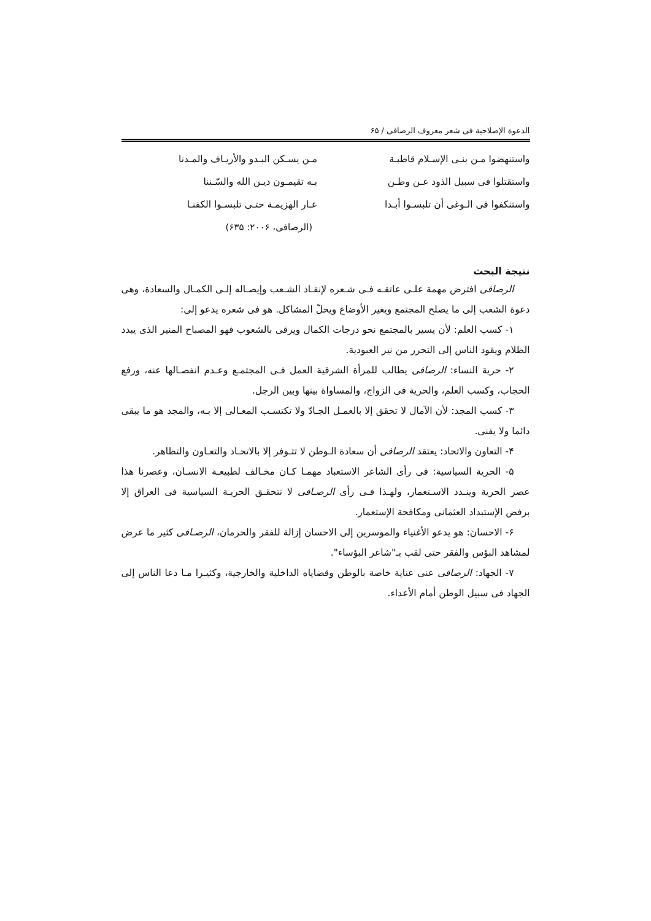الدعوة الإصلاحية فی شعر معروف الرصافی / ۶۵
واستنهضوا مـن بنـی الإسـلام قاطبـة
واستقتلوا فی سبیل الذود عـن وطـن
واستنکفوا فی الـوغی أن تلبسـوا أبـدا
مـن یسـکن البـدو والأریـاف والمـدنا
بـه تقیمـون دیـن الله والسّـننا
عـار الهزیمـة حتـی تلبسـوا الکفنـا
(الرصافی، ۲۰۰۶: ۶۳۵)
نتیجة البحث
الرصافی افترض مهمة علـی عاتقـه فـی شـعره لإنقـاذ الشـعب وإیصـاله إلـی الکمـال والسعادة، وهی دعوة الشعب إلی ما یصلح المجتمع ویغیر الأوضاع ویحلّ المشاکل. هو فی شعره یدعو إلی:
۱- کسب العلم: لأن یسیر بالمجتمع نحو درجات الکمال ویرقی بالشعوب فهو المصباح المنیر الذی یبدد الظلام ویقود الناس إلی التحرر من نیر العبودیة.
۲- حریة النساء: الرصافی یطالب للمرأة الشرقیة العمل فـی المجتمـع وعـدم انفصـالها عنه، ورفع الحجاب، وکسب العلم، والحریة فی الزواج، والمساواة بینها وبین الرجل.
۳- کسب المجد: لأن الآمال لا تحقق إلا بالعمـل الجـادّ ولا تکتسـب المعـالی إلا بـه، والمجد هو ما یبقی دائما ولا یفنی.
۴- التعاون والاتحاد: یعتقد الرصافی أن سعادة الـوطن لا تتـوفر إلا بالاتحـاد والتعـاون والتظاهر.
۵- الحریة السیاسیة: فی رأی الشاعر الاستعباد مهمـا کـان مخـالف لطبیعـة الانسـان، وعصرنا هذا عصر الحریة وینـدد الاسـتعمار، ولهـذا فـی رأی الرصـافی لا تتحقـق الحریـة السیاسیة فی العراق إلا برفض الإستبداد العثمانی ومکافحة الإستعمار.
۶- الاحسان: هو یدعو الأغنیاء والموسرین إلی الاحسان إزالة للفقر والحرمان، الرصـافی کثیر ما عرض لمشاهد البؤس والفقر حتی لقب بـ"شاعر البؤساء".
۷- الجهاد: الرصافی عنی عنایة خاصة بالوطن وقضایاه الداخلیة والخارجیة، وکثیـرا مـا دعا الناس إلی الجهاد فی سبیل الوطن أمام الأعداء.